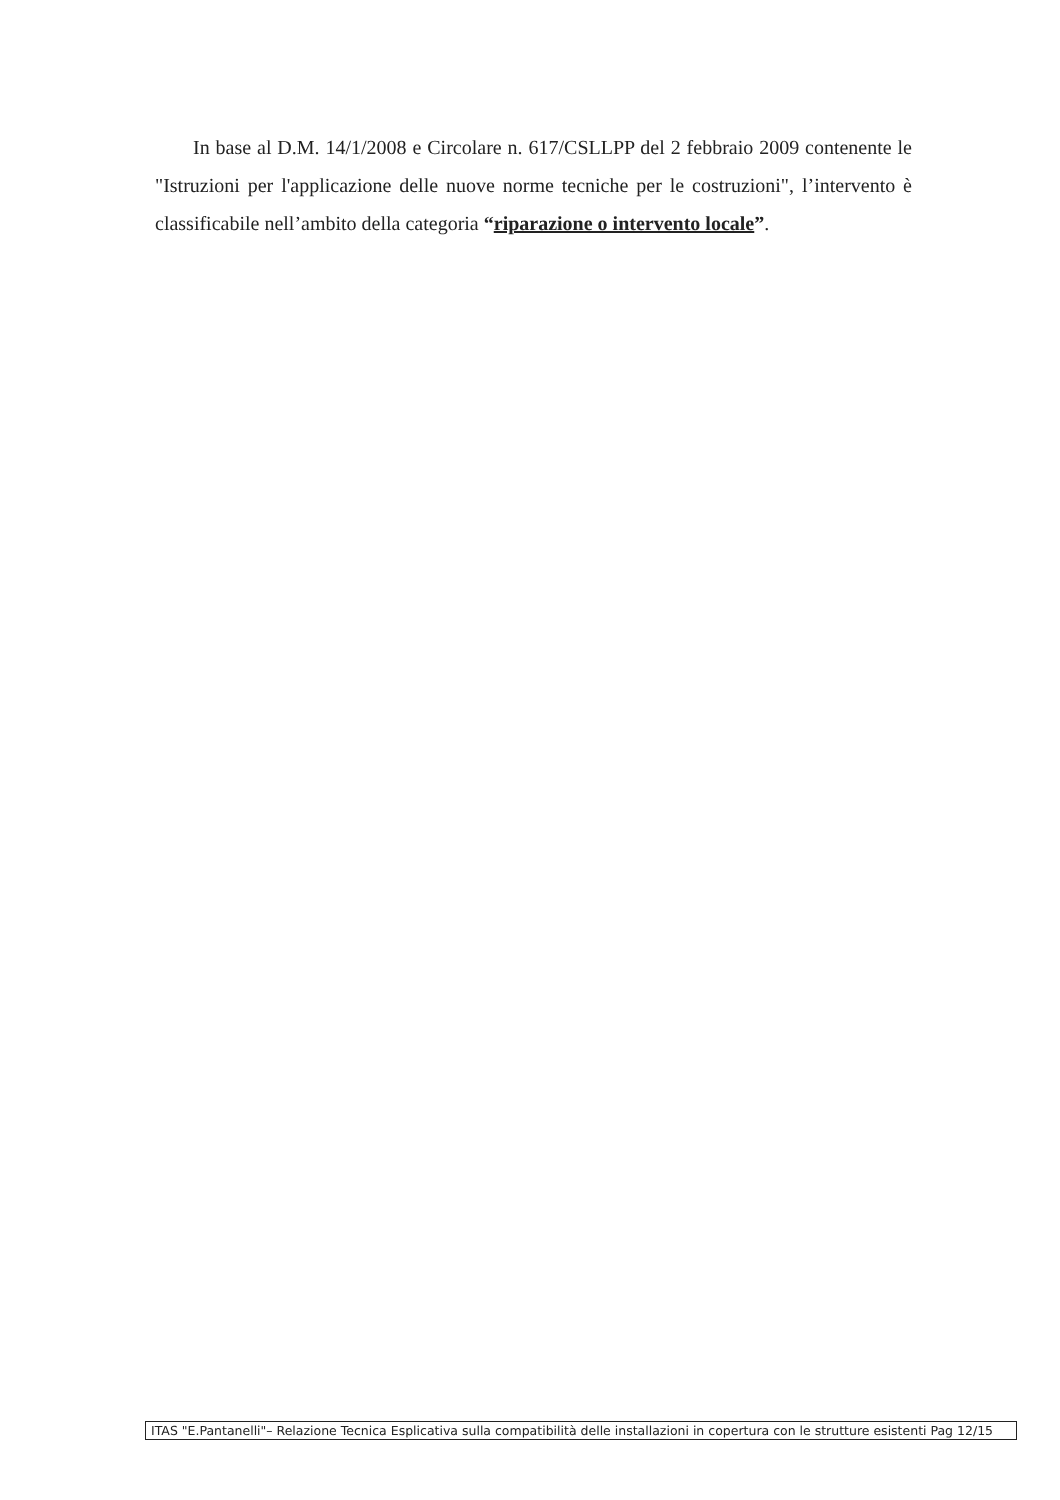In base al D.M. 14/1/2008 e Circolare n. 617/CSLLPP del 2 febbraio 2009 contenente le "Istruzioni per l'applicazione delle nuove norme tecniche per le costruzioni", l’intervento è classificabile nell’ambito della categoria “riparazione o intervento locale”.
ITAS "E.Pantanelli"– Relazione Tecnica Esplicativa sulla compatibilità delle installazioni in copertura con le strutture esistenti Pag 12/15